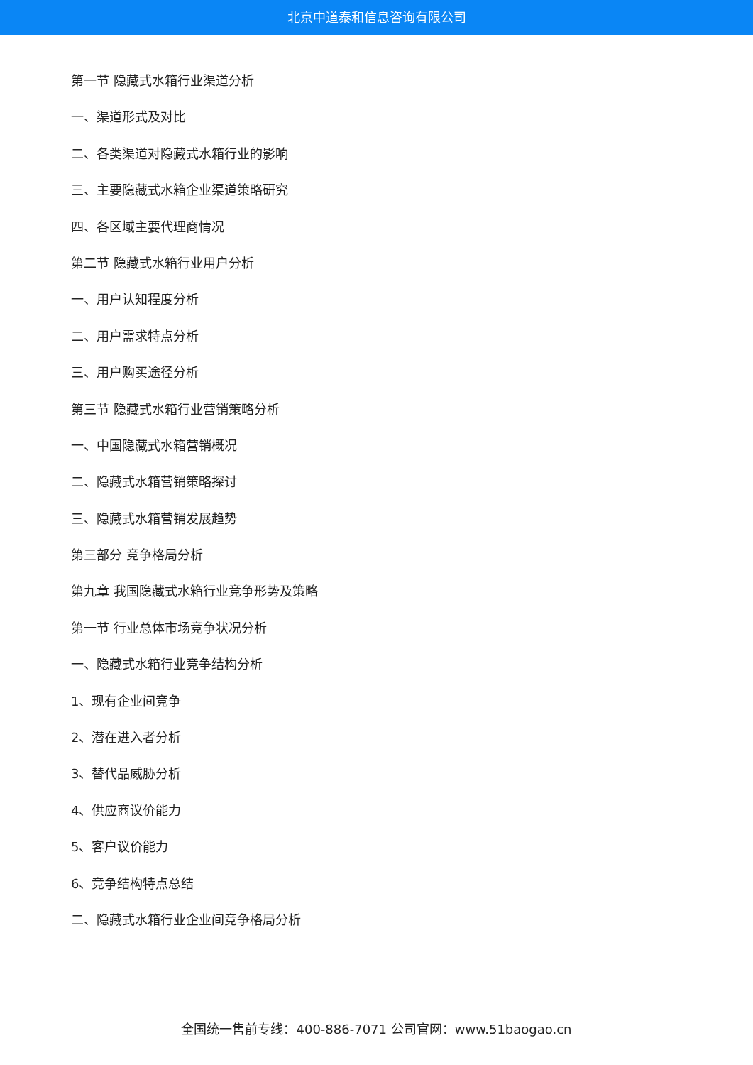北京中道泰和信息咨询有限公司
第一节 隐藏式水箱行业渠道分析
一、渠道形式及对比
二、各类渠道对隐藏式水箱行业的影响
三、主要隐藏式水箱企业渠道策略研究
四、各区域主要代理商情况
第二节 隐藏式水箱行业用户分析
一、用户认知程度分析
二、用户需求特点分析
三、用户购买途径分析
第三节 隐藏式水箱行业营销策略分析
一、中国隐藏式水箱营销概况
二、隐藏式水箱营销策略探讨
三、隐藏式水箱营销发展趋势
第三部分 竞争格局分析
第九章 我国隐藏式水箱行业竞争形势及策略
第一节 行业总体市场竞争状况分析
一、隐藏式水箱行业竞争结构分析
1、现有企业间竞争
2、潜在进入者分析
3、替代品威胁分析
4、供应商议价能力
5、客户议价能力
6、竞争结构特点总结
二、隐藏式水箱行业企业间竞争格局分析
全国统一售前专线：400-886-7071 公司官网：www.51baogao.cn